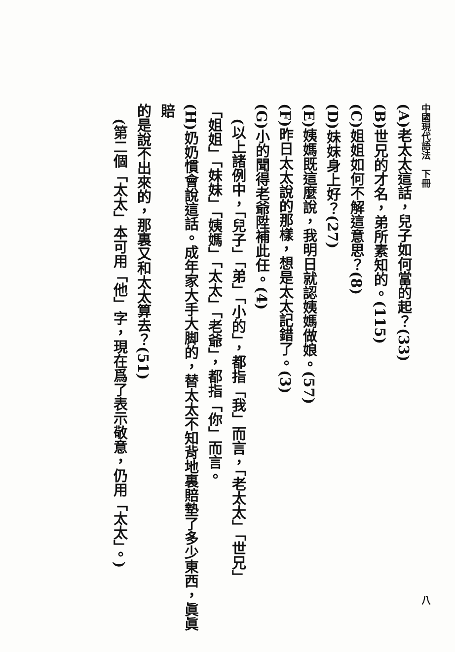中國現代語法　下冊 八
(A)老太太這話，兒子如何當的起？(33)
(B)世兄的才名，弟所素知的。(115)
(C)姐姐如何不解這意思？(8)
(D)妹妹身上好？(27)
(E)姨媽既這麼說，我明日就認姨媽做娘。(57)
(F)昨日太太說的那樣，想是太太記錯了。(3)
(G)小的聞得老爺陞補此任。(4)
(以上諸例中，「兒子」「弟」「小的」，都指「我」而言，「老太太」「世兄」
「姐姐」「妹妹」「姨媽」「太太」「老爺」，都指「你」而言。
(H)奶奶慣會說這話。成年家大手大脚的，替太太不知背地裏賠墊了多少東西，眞眞賠
的是說不出來的，那裏又和太太算去？(51)
(第二個「太太」本可用「他」字，現在爲了表示敬意，仍用「太太」。)